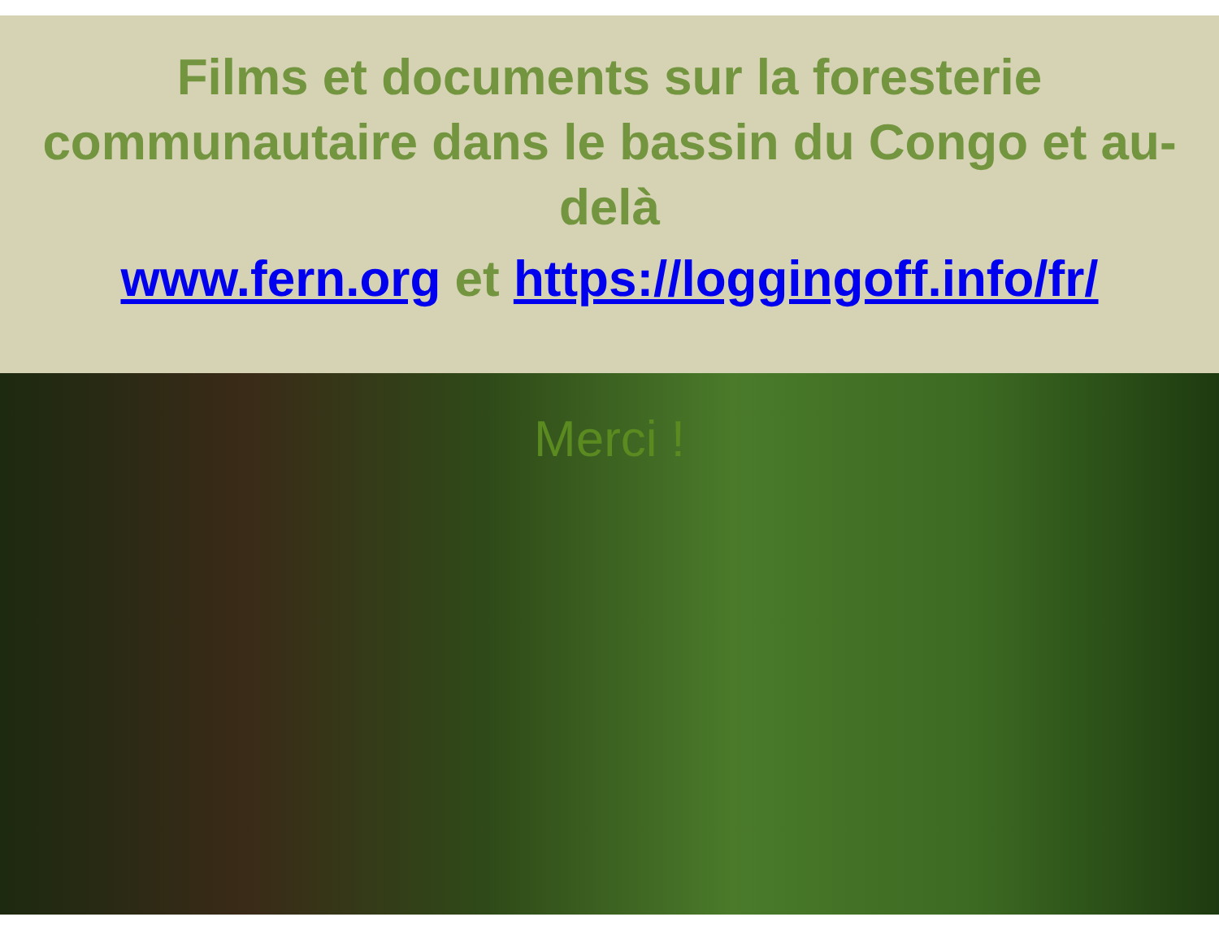Films et documents sur la foresterie communautaire dans le bassin du Congo et au-delà
www.fern.org et https://loggingoff.info/fr/
Merci !